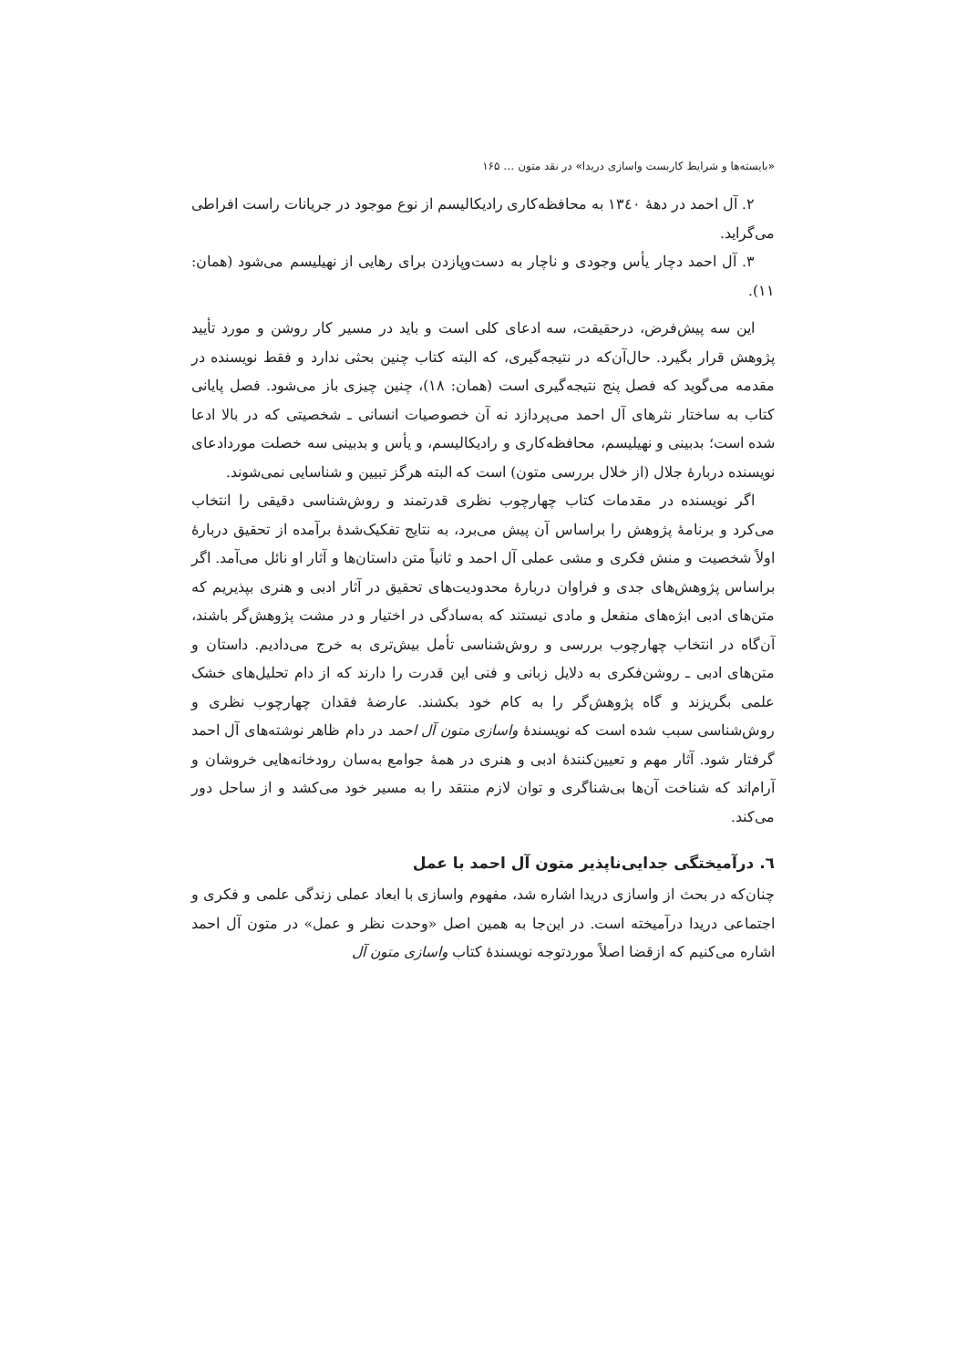«بایسته‌ها و شرایط کاربست واسازی دریدا» در نقد متون … ۱۶۵
۲. آل احمد در دهۀ ۱۳٤۰ به محافظه‌کاری رادیکالیسم از نوع موجود در جریانات راست افراطی می‌گراید.
۳. آل احمد دچار یأس وجودی و ناچار به دست‌وپازدن برای رهایی از نهیلیسم می‌شود (همان: ۱۱).
این سه پیش‌فرض، درحقیقت، سه ادعای کلی است و باید در مسیر کار روشن و مورد تأیید پژوهش قرار بگیرد. حال‌آن‌که در نتیجه‌گیری، که البته کتاب چنین بحثی ندارد و فقط نویسنده در مقدمه می‌گوید که فصل پنج نتیجه‌گیری است (همان: ۱۸)، چنین چیزی باز می‌شود. فصل پایانی کتاب به ساختار نثرهای آل احمد می‌پردازد نه آن خصوصیات انسانی ـ شخصیتی که در بالا ادعا شده است؛ بدبینی و نهیلیسم، محافظه‌کاری و رادیکالیسم، و یأس و بدبینی سه خصلت موردادعای نویسنده دربارۀ جلال (از خلال بررسی متون) است که البته هرگز تبیین و شناسایی نمی‌شوند.
اگر نویسنده در مقدمات کتاب چهارچوب نظری قدرتمند و روش‌شناسی دقیقی را انتخاب می‌کرد و برنامۀ پژوهش را براساس آن پیش می‌برد، به نتایج تفکیک‌شدۀ برآمده از تحقیق دربارۀ اولاً شخصیت و منش فکری و مشی عملی آل احمد و ثانیاً متن داستان‌ها و آثار او نائل می‌آمد. اگر براساس پژوهش‌های جدی و فراوان دربارۀ محدودیت‌های تحقیق در آثار ادبی و هنری بپذیریم که متن‌های ادبی ابژه‌های منفعل و مادی نیستند که به‌سادگی در اختیار و در مشت پژوهش‌گر باشند، آن‌گاه در انتخاب چهارچوب بررسی و روش‌شناسی تأمل بیش‌تری به خرج می‌دادیم. داستان و متن‌های ادبی ـ روشن‌فکری به دلایل زبانی و فنی این قدرت را دارند که از دام تحلیل‌های خشک علمی بگریزند و گاه پژوهش‌گر را به کام خود بکشند. عارضۀ فقدان چهارچوب نظری و روش‌شناسی سبب شده است که نویسندۀ واسازی متون آل احمد در دام ظاهر نوشته‌های آل احمد گرفتار شود. آثار مهم و تعیین‌کنندۀ ادبی و هنری در همۀ جوامع به‌سان رودخانه‌هایی خروشان و آرام‌اند که شناخت آن‌ها بی‌شناگری و توان لازم منتقد را به مسیر خود می‌کشد و از ساحل دور می‌کند.
٦. درآمیختگی جدایی‌ناپذیر متون آل احمد با عمل
چنان‌که در بحث از واسازی دریدا اشاره شد، مفهوم واسازی با ابعاد عملی زندگی علمی و فکری و اجتماعی دریدا درآمیخته است. در این‌جا به همین اصل «وحدت نظر و عمل» در متون آل احمد اشاره می‌کنیم که ازقضا اصلاً موردتوجه نویسندۀ کتاب واسازی متون آل